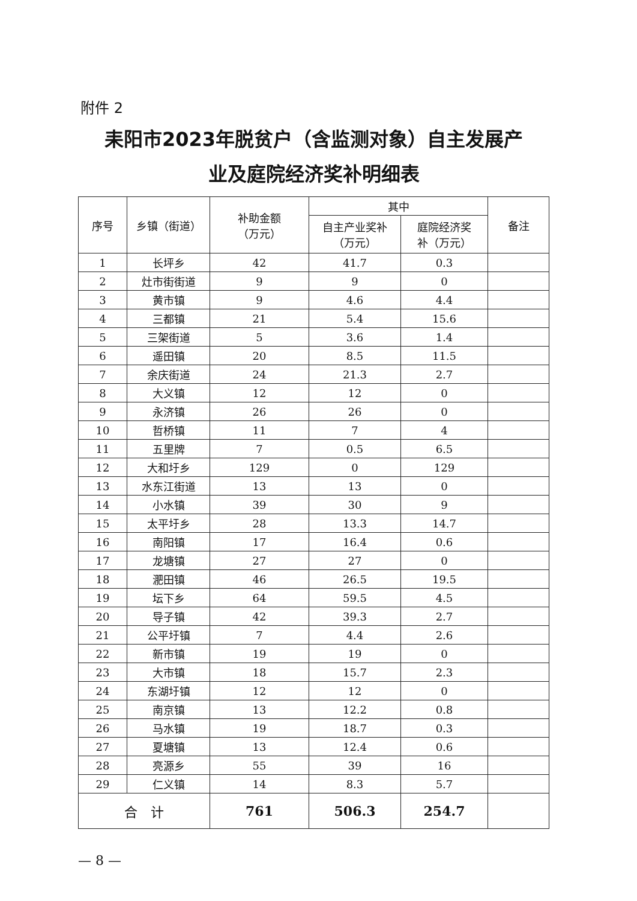附件 2
耒阳市2023年脱贫户（含监测对象）自主发展产
业及庭院经济奖补明细表
| 序号 | 乡镇（街道） | 补助金额 （万元） | 其中 | | 备注 |
| --- | --- | --- | --- | --- | --- |
| | | | 自主产业奖补 （万元） | 庭院经济奖 补（万元） | |
| 1 | 长坪乡 | 42 | 41.7 | 0.3 | |
| 2 | 灶市街街道 | 9 | 9 | 0 | |
| 3 | 黄市镇 | 9 | 4.6 | 4.4 | |
| 4 | 三都镇 | 21 | 5.4 | 15.6 | |
| 5 | 三架街道 | 5 | 3.6 | 1.4 | |
| 6 | 遥田镇 | 20 | 8.5 | 11.5 | |
| 7 | 余庆街道 | 24 | 21.3 | 2.7 | |
| 8 | 大义镇 | 12 | 12 | 0 | |
| 9 | 永济镇 | 26 | 26 | 0 | |
| 10 | 哲桥镇 | 11 | 7 | 4 | |
| 11 | 五里牌 | 7 | 0.5 | 6.5 | |
| 12 | 大和圩乡 | 129 | 0 | 129 | |
| 13 | 水东江街道 | 13 | 13 | 0 | |
| 14 | 小水镇 | 39 | 30 | 9 | |
| 15 | 太平圩乡 | 28 | 13.3 | 14.7 | |
| 16 | 南阳镇 | 17 | 16.4 | 0.6 | |
| 17 | 龙塘镇 | 27 | 27 | 0 | |
| 18 | 淝田镇 | 46 | 26.5 | 19.5 | |
| 19 | 坛下乡 | 64 | 59.5 | 4.5 | |
| 20 | 导子镇 | 42 | 39.3 | 2.7 | |
| 21 | 公平圩镇 | 7 | 4.4 | 2.6 | |
| 22 | 新市镇 | 19 | 19 | 0 | |
| 23 | 大市镇 | 18 | 15.7 | 2.3 | |
| 24 | 东湖圩镇 | 12 | 12 | 0 | |
| 25 | 南京镇 | 13 | 12.2 | 0.8 | |
| 26 | 马水镇 | 19 | 18.7 | 0.3 | |
| 27 | 夏塘镇 | 13 | 12.4 | 0.6 | |
| 28 | 亮源乡 | 55 | 39 | 16 | |
| 29 | 仁义镇 | 14 | 8.3 | 5.7 | |
| 合 计 | | 761 | 506.3 | 254.7 | |
— 8 —